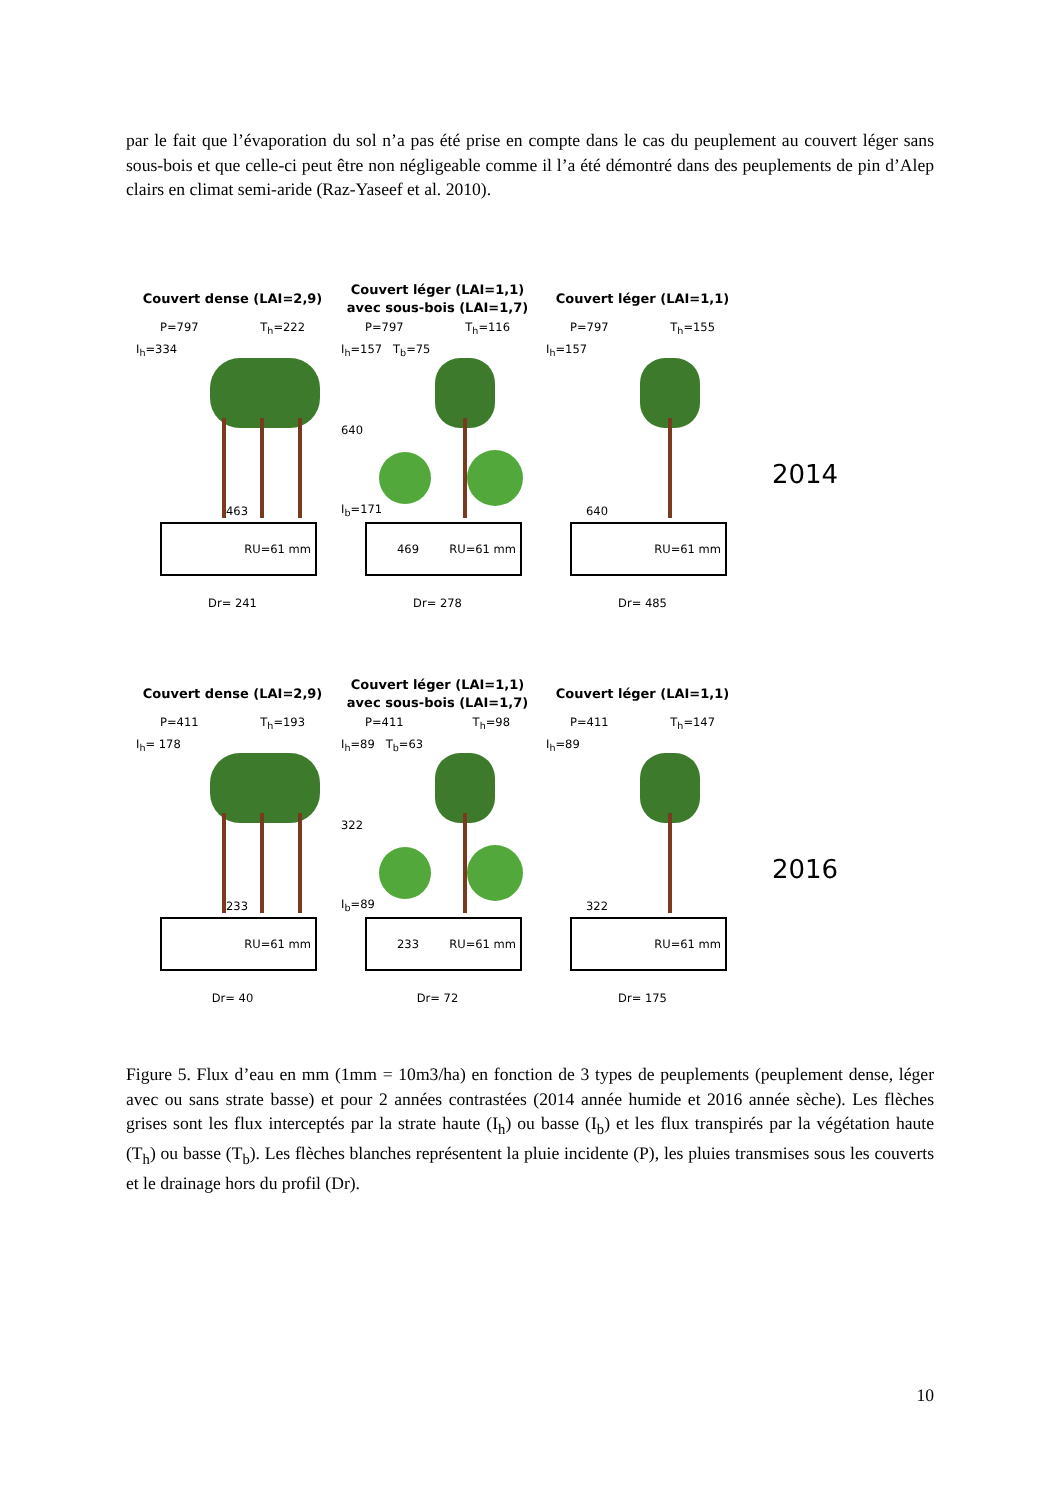par le fait que l’évaporation du sol n’a pas été prise en compte dans le cas du peuplement au couvert léger sans sous-bois et que celle-ci peut être non négligeable comme il l’a été démontré dans des peuplements de pin d’Alep clairs en climat semi-aride (Raz-Yaseef et al. 2010).
Couvert dense (LAI=2,9)
P=797 T<sub>h</sub>=222
I<sub>h</sub>=334
463
RU=61 mm
Dr= 241
Couvert léger (LAI=1,1)
avec sous-bois (LAI=1,7)
P=797 T<sub>h</sub>=116
I<sub>h</sub>=157 T<sub>b</sub>=75
640
I<sub>b</sub>=171
469 RU=61 mm
Dr= 278
Couvert léger (LAI=1,1)
P=797 T<sub>h</sub>=155
I<sub>h</sub>=157
640
RU=61 mm
Dr= 485
2014
Couvert dense (LAI=2,9)
P=411 T<sub>h</sub>=193
I<sub>h</sub>= 178
233
RU=61 mm
Dr= 40
Couvert léger (LAI=1,1)
avec sous-bois (LAI=1,7)
P=411 T<sub>h</sub>=98
I<sub>h</sub>=89 T<sub>b</sub>=63
322
I<sub>b</sub>=89
233 RU=61 mm
Dr= 72
Couvert léger (LAI=1,1)
P=411 T<sub>h</sub>=147
I<sub>h</sub>=89
322
RU=61 mm
Dr= 175
2016
Figure 5. Flux d’eau en mm (1mm = 10m3/ha) en fonction de 3 types de peuplements (peuplement dense, léger avec ou sans strate basse) et pour 2 années contrastées (2014 année humide et 2016 année sèche). Les flèches grises sont les flux interceptés par la strate haute (I<sub>h</sub>) ou basse (I<sub>b</sub>) et les flux transpirés par la végétation haute (T<sub>h</sub>) ou basse (T<sub>b</sub>). Les flèches blanches représentent la pluie incidente (P), les pluies transmises sous les couverts et le drainage hors du profil (Dr).
10